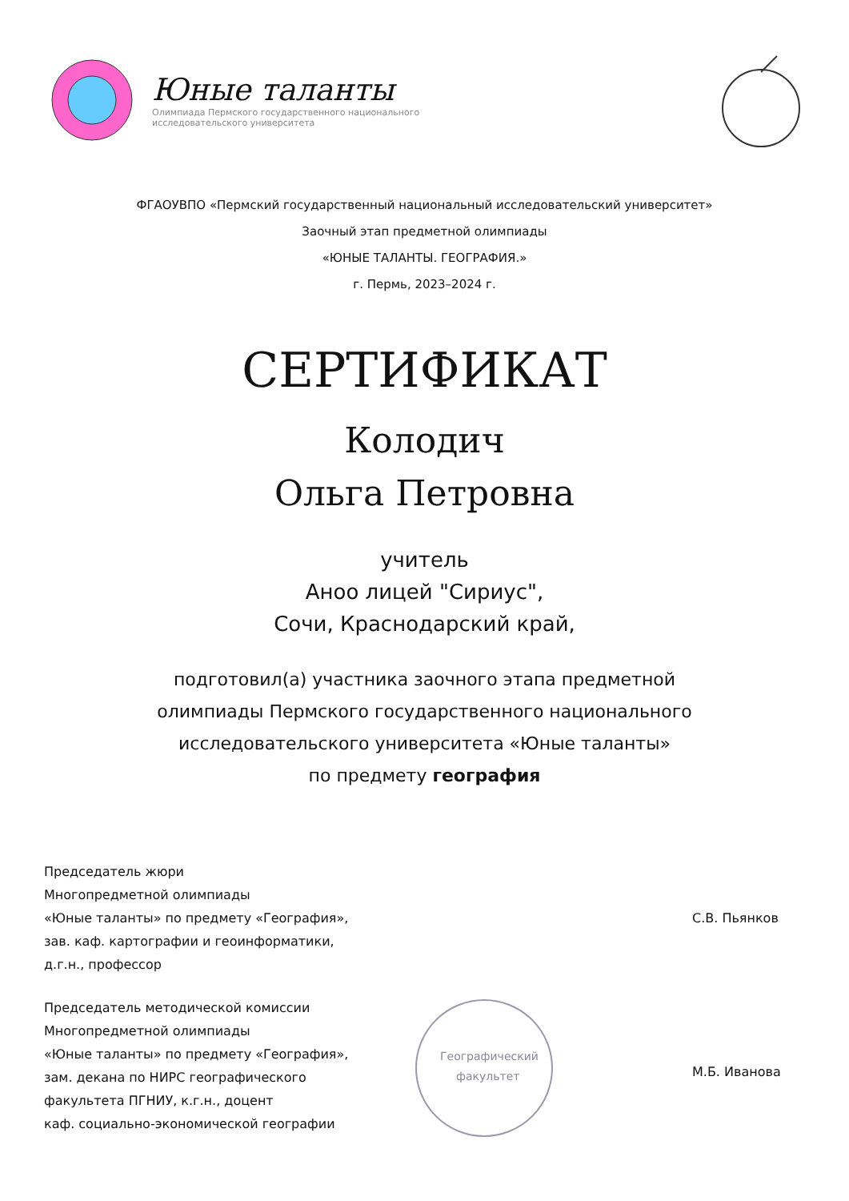Юные таланты
Олимпиада Пермского государственного национального
исследовательского университета
ФГАОУВПО «Пермский государственный национальный исследовательский университет»
Заочный этап предметной олимпиады
«ЮНЫЕ ТАЛАНТЫ. ГЕОГРАФИЯ.»
г. Пермь, 2023–2024 г.
СЕРТИФИКАТ
Колодич
Ольга Петровна
учитель
Аноо лицей "Сириус",
Сочи, Краснодарский край,
подготовил(а) участника заочного этапа предметной
олимпиады Пермского государственного национального
исследовательского университета «Юные таланты»
по предмету география
Председатель жюри
Многопредметной олимпиады
«Юные таланты» по предмету «География»,
зав. каф. картографии и геоинформатики,
д.г.н., профессор
С.В. Пьянков
Председатель методической комиссии
Многопредметной олимпиады
«Юные таланты» по предмету «География»,
зам. декана по НИРС географического
факультета ПГНИУ, к.г.н., доцент
каф. социально-экономической географии
Географический
факультет
М.Б. Иванова